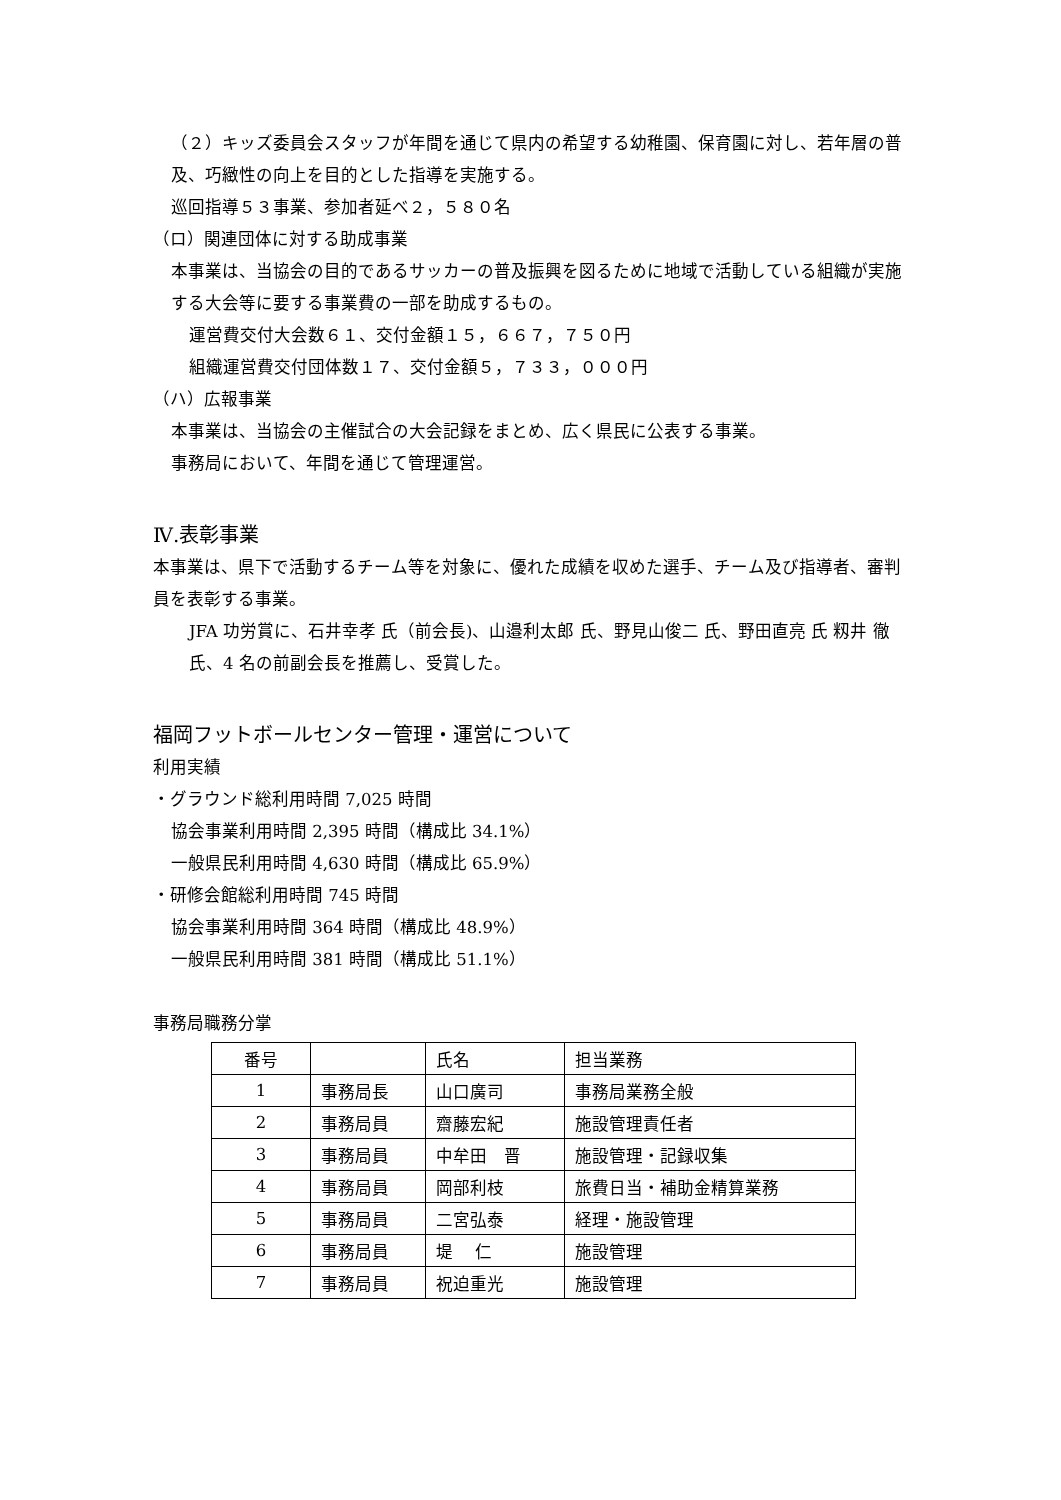（２）キッズ委員会スタッフが年間を通じて県内の希望する幼稚園、保育園に対し、若年層の普及、巧緻性の向上を目的とした指導を実施する。
巡回指導５３事業、参加者延べ２，５８０名
（ロ）関連団体に対する助成事業
本事業は、当協会の目的であるサッカーの普及振興を図るために地域で活動している組織が実施する大会等に要する事業費の一部を助成するもの。
運営費交付大会数６１、交付金額１５，６６７，７５０円
組織運営費交付団体数１７、交付金額５，７３３，０００円
（ハ）広報事業
本事業は、当協会の主催試合の大会記録をまとめ、広く県民に公表する事業。
事務局において、年間を通じて管理運営。
Ⅳ.表彰事業
本事業は、県下で活動するチーム等を対象に、優れた成績を収めた選手、チーム及び指導者、審判員を表彰する事業。
JFA 功労賞に、石井幸孝 氏（前会長)、山邉利太郎 氏、野見山俊二 氏、野田直亮 氏 籾井 徹 氏、4 名の前副会長を推薦し、受賞した。
福岡フットボールセンター管理・運営について
利用実績
・グラウンド総利用時間 7,025 時間
協会事業利用時間 2,395 時間（構成比 34.1%）
一般県民利用時間 4,630 時間（構成比 65.9%）
・研修会館総利用時間 745 時間
協会事業利用時間 364 時間（構成比 48.9%）
一般県民利用時間 381 時間（構成比 51.1%）
事務局職務分掌
| 番号 | | 氏名 | 担当業務 |
| 1 | 事務局長 | 山口廣司 | 事務局業務全般 |
| 2 | 事務局員 | 齋藤宏紀 | 施設管理責任者 |
| 3 | 事務局員 | 中牟田 晋 | 施設管理・記録収集 |
| 4 | 事務局員 | 岡部利枝 | 旅費日当・補助金精算業務 |
| 5 | 事務局員 | 二宮弘泰 | 経理・施設管理 |
| 6 | 事務局員 | 堤 仁 | 施設管理 |
| 7 | 事務局員 | 祝迫重光 | 施設管理 |